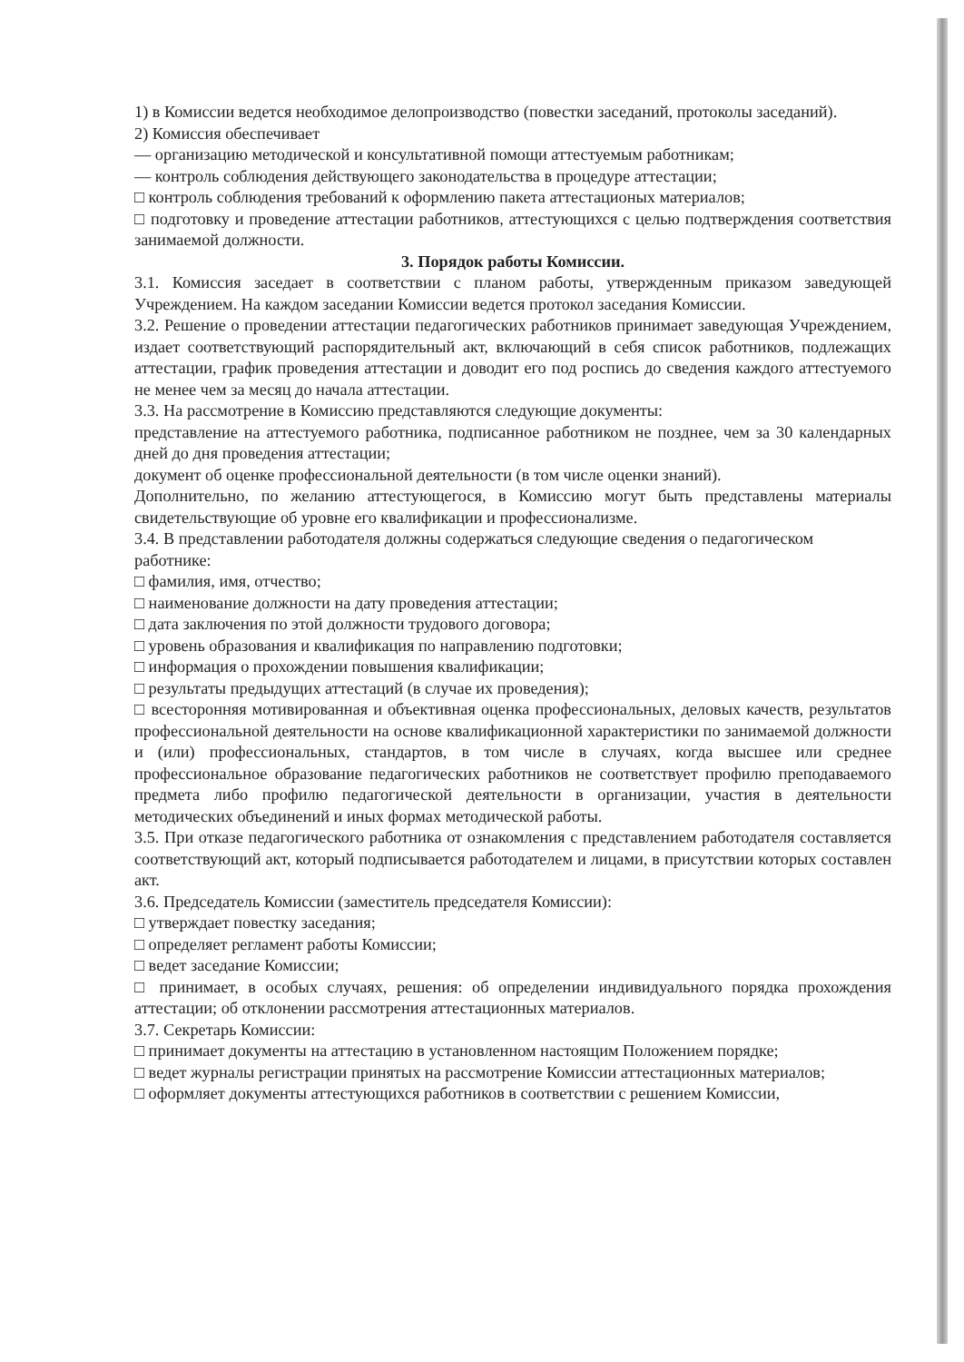1) в Комиссии ведется необходимое делопроизводство (повестки заседаний, протоколы заседаний).
2) Комиссия обеспечивает
— организацию методической и консультативной помощи аттестуемым работникам;
— контроль соблюдения действующего законодательства в процедуре аттестации;
□ контроль соблюдения требований к оформлению пакета аттестационых материалов;
□ подготовку и проведение аттестации работников, аттестующихся с целью подтверждения соответствия занимаемой должности.
3. Порядок работы Комиссии.
3.1. Комиссия заседает в соответствии с планом работы, утвержденным приказом заведующей Учреждением. На каждом заседании Комиссии ведется протокол заседания Комиссии.
3.2. Решение о проведении аттестации педагогических работников принимает заведующая Учреждением, издает соответствующий распорядительный акт, включающий в себя список работников, подлежащих аттестации, график проведения аттестации и доводит его под роспись до сведения каждого аттестуемого не менее чем за месяц до начала аттестации.
3.3. На рассмотрение в Комиссию представляются следующие документы:
представление на аттестуемого работника, подписанное работником не позднее, чем за 30 календарных дней до дня проведения аттестации;
документ об оценке профессиональной деятельности (в том числе оценки знаний).
Дополнительно, по желанию аттестующегося, в Комиссию могут быть представлены материалы свидетельствующие об уровне его квалификации и профессионализме.
3.4. В представлении работодателя должны содержаться следующие сведения о педагогическом
работнике:
□ фамилия, имя, отчество;
□ наименование должности на дату проведения аттестации;
□ дата заключения по этой должности трудового договора;
□ уровень образования и квалификация по направлению подготовки;
□ информация о прохождении повышения квалификации;
□ результаты предыдущих аттестаций (в случае их проведения);
□ всесторонняя мотивированная и объективная оценка профессиональных, деловых качеств, результатов профессиональной деятельности на основе квалификационной характеристики по занимаемой должности и (или) профессиональных, стандартов, в том числе в случаях, когда высшее или среднее профессиональное образование педагогических работников не соответствует профилю преподаваемого предмета либо профилю педагогической деятельности в организации, участия в деятельности методических объединений и иных формах методической работы.
3.5. При отказе педагогического работника от ознакомления с представлением работодателя составляется соответствующий акт, который подписывается работодателем и лицами, в присутствии которых составлен акт.
3.6. Председатель Комиссии (заместитель председателя Комиссии):
□ утверждает повестку заседания;
□ определяет регламент работы Комиссии;
□ ведет заседание Комиссии;
□ принимает, в особых случаях, решения: об определении индивидуального порядка прохождения аттестации; об отклонении рассмотрения аттестационных материалов.
3.7. Секретарь Комиссии:
□ принимает документы на аттестацию в установленном настоящим Положением порядке;
□ ведет журналы регистрации принятых на рассмотрение Комиссии аттестационных материалов;
□ оформляет документы аттестующихся работников в соответствии с решением Комиссии,